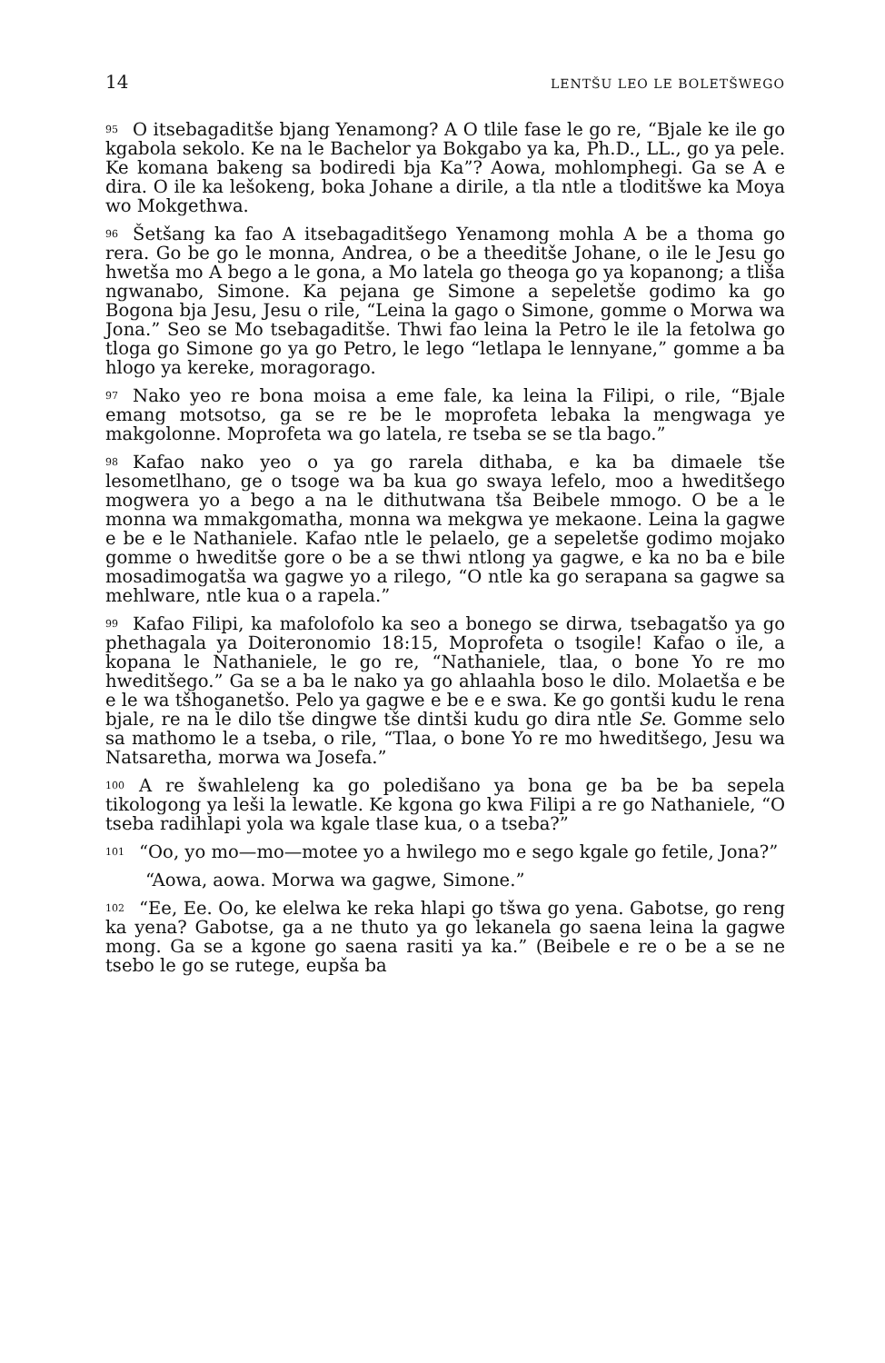14 LENTŠU LEO LE BOLETŠWEGO
<sup>95</sup>O itsebagaditše bjang Yenamong? A O tlile fase le go re, “Bjale ke ile go kgabola sekolo. Ke na le Bachelor ya Bokgabo ya ka, Ph.D., LL., go ya pele. Ke komana bakeng sa bodiredi bja Ka”? Aowa, mohlomphegi. Ga se A e dira. O ile ka lešokeng, boka Johane a dirile, a tla ntle a tloditšwe ka Moya wo Mokgethwa.
<sup>96</sup> Šetšang ka fao A itsebagaditšego Yenamong mohla A be a thoma go rera. Go be go le monna, Andrea, o be a theeditše Johane, o ile le Jesu go hwetša mo A bego a le gona, a Mo latela go theoga go ya kopanong; a tliša ngwanabo, Simone. Ka pejana ge Simone a sepeletše godimo ka go Bogona bja Jesu, Jesu o rile, “Leina la gago o Simone, gomme o Morwa wa Jona.” Seo se Mo tsebagaditše. Thwi fao leina la Petro le ile la fetolwa go tloga go Simone go ya go Petro, le lego “letlapa le lennyane,” gomme a ba hlogo ya kereke, moragorago.
<sup>97</sup> Nako yeo re bona moisa a eme fale, ka leina la Filipi, o rile, “Bjale emang motsotso, ga se re be le moprofeta lebaka la mengwaga ye makgolonne. Moprofeta wa go latela, re tseba se se tla bago.”
<sup>98</sup> Kafao nako yeo o ya go rarela dithaba, e ka ba dimaele tše lesometlhano, ge o tsoge wa ba kua go swaya lefelo, moo a hweditšego mogwera yo a bego a na le dithutwana tša Beibele mmogo. O be a le monna wa mmakgomatha, monna wa mekgwa ye mekaone. Leina la gagwe e be e le Nathaniele. Kafao ntle le pelaelo, ge a sepeletše godimo mojako gomme o hweditše gore o be a se thwi ntlong ya gagwe, e ka no ba e bile mosadimogatša wa gagwe yo a rilego, “O ntle ka go serapana sa gagwe sa mehlware, ntle kua o a rapela.”
<sup>99</sup> Kafao Filipi, ka mafolofolo ka seo a bonego se dirwa, tsebagatšo ya go phethagala ya Doiteronomio 18:15, Moprofeta o tsogile! Kafao o ile, a kopana le Nathaniele, le go re, “Nathaniele, tlaa, o bone Yo re mo hweditšego.” Ga se a ba le nako ya go ahlaahla boso le dilo. Molaetša e be e le wa tšhoganetšo. Pelo ya gagwe e be e e swa. Ke go gontši kudu le rena bjale, re na le dilo tše dingwe tše dintši kudu go dira ntle Se. Gomme selo sa mathomo le a tseba, o rile, “Tlaa, o bone Yo re mo hweditšego, Jesu wa Natsaretha, morwa wa Josefa.”
<sup>100</sup> A re šwahleleng ka go poledišano ya bona ge ba be ba sepela tikologong ya leši la lewatle. Ke kgona go kwa Filipi a re go Nathaniele, “O tseba radihlapi yola wa kgale tlase kua, o a tseba?”
<sup>101</sup> “Oo, yo mo—mo—motee yo a hwilego mo e sego kgale go fetile, Jona?”
“Aowa, aowa. Morwa wa gagwe, Simone.”
<sup>102</sup> “Ee, Ee. Oo, ke elelwa ke reka hlapi go tšwa go yena. Gabotse, go reng ka yena? Gabotse, ga a ne thuto ya go lekanela go saena leina la gagwe mong. Ga se a kgone go saena rasiti ya ka.” (Beibele e re o be a se ne tsebo le go se rutege, eupša ba